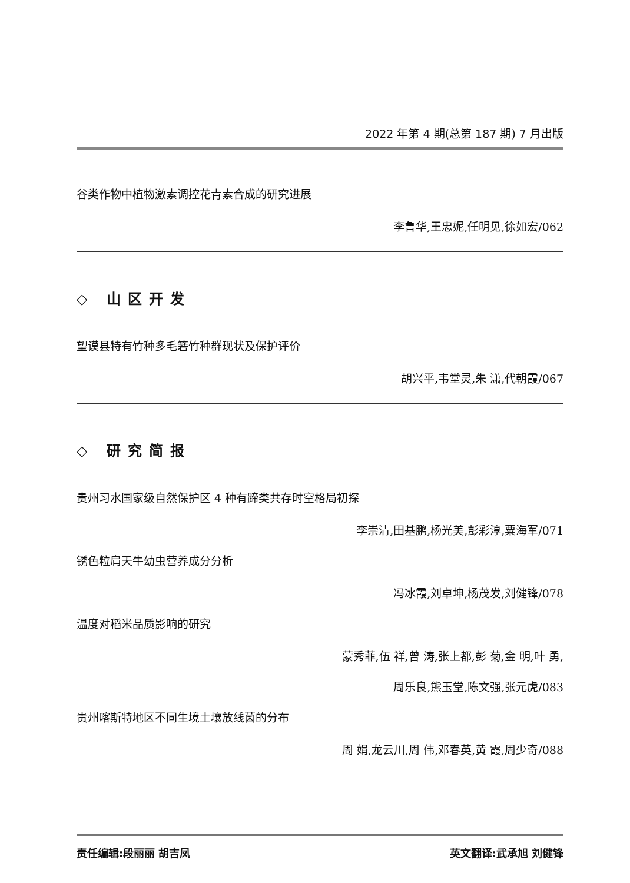2022 年第 4 期(总第 187 期) 7 月出版
谷类作物中植物激素调控花青素合成的研究进展
李鲁华,王忠妮,任明见,徐如宏/062
◇ 山区开发
望谟县特有竹种多毛箬竹种群现状及保护评价
胡兴平,韦堂灵,朱 潇,代朝霞/067
◇ 研究简报
贵州习水国家级自然保护区 4 种有蹄类共存时空格局初探
李崇清,田基鹏,杨光美,彭彩淳,粟海军/071
锈色粒肩天牛幼虫营养成分分析
冯冰霞,刘卓坤,杨茂发,刘健锋/078
温度对稻米品质影响的研究
蒙秀菲,伍 祥,曾 涛,张上都,彭 菊,金 明,叶 勇,
周乐良,熊玉堂,陈文强,张元虎/083
贵州喀斯特地区不同生境土壤放线菌的分布
周 娟,龙云川,周 伟,邓春英,黄 霞,周少奇/088
责任编辑:段丽丽 胡吉凤 英文翻译:武承旭 刘健锋